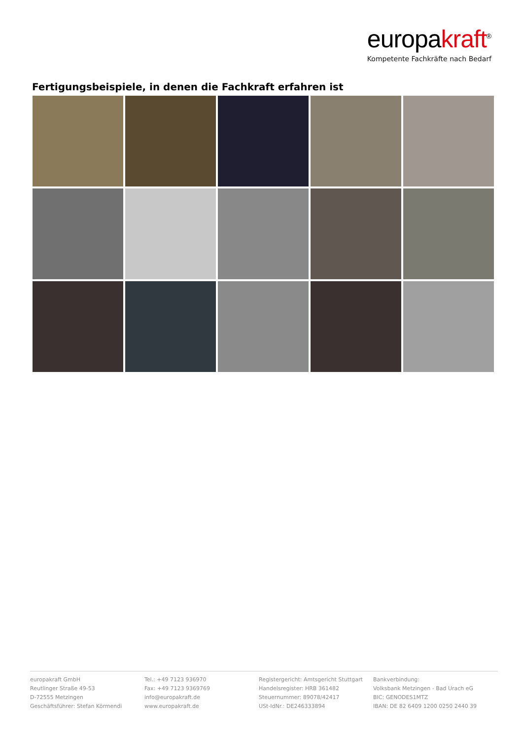europakraft<sup>®</sup>
Kompetente Fachkräfte nach Bedarf
Fertigungsbeispiele, in denen die Fachkraft erfahren ist
europakraft GmbH
Reutlinger Straße 49-53
D-72555 Metzingen
Geschäftsführer: Stefan Körmendi
Tel.: +49 7123 936970
Fax: +49 7123 9369769
info@europakraft.de
www.europakraft.de
Registergericht: Amtsgericht Stuttgart
Handelsregister: HRB 361482
Steuernummer: 89078/42417
USt-IdNr.: DE246333894
Bankverbindung:
Volksbank Metzingen - Bad Urach eG
BIC: GENODES1MTZ
IBAN: DE 82 6409 1200 0250 2440 39